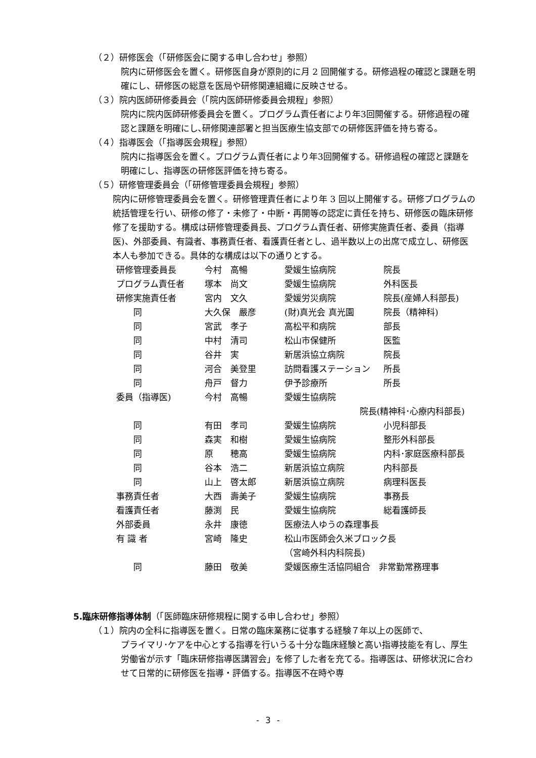（２）研修医会（「研修医会に関する申し合わせ」参照）
院内に研修医会を置く。研修医自身が原則的に月 2 回開催する。研修過程の確認と課題を明確にし、研修医の総意を医局や研修関連組織に反映させる。
（３）院内医師研修委員会（「院内医師研修委員会規程」参照）
院内に院内医師研修委員会を置く。プログラム責任者により年3回開催する。研修過程の確認と課題を明確にし､研修関連部署と担当医療生協支部での研修医評価を持ち寄る。
（４）指導医会（「指導医会規程」参照）
院内に指導医会を置く。プログラム責任者により年3回開催する。研修過程の確認と課題を明確にし、指導医の研修医評価を持ち寄る。
（５）研修管理委員会（「研修管理委員会規程」参照）
院内に研修管理委員会を置く。研修管理責任者により年 3 回以上開催する。研修プログラムの統括管理を行い、研修の修了・未修了・中断・再開等の認定に責任を持ち、研修医の臨床研修修了を援助する。構成は研修管理委員長、プログラム責任者、研修実施責任者、委員（指導医)、外部委員、有識者、事務責任者、看護責任者とし、過半数以上の出席で成立し、研修医本人も参加できる。具体的な構成は以下の通りとする。
| 研修管理委員長 | 今村 高暢 | 愛媛生協病院 | 院長 |
| プログラム責任者 | 塚本 尚文 | 愛媛生協病院 | 外科医長 |
| 研修実施責任者 | 宮内 文久 | 愛媛労災病院 | 院長(産婦人科部長) |
| 同 | 大久保 嚴彦 | (財)真光会 真光園 | 院長（精神科) |
| 同 | 宮武 孝子 | 高松平和病院 | 部長 |
| 同 | 中村 清司 | 松山市保健所 | 医監 |
| 同 | 谷井 実 | 新居浜協立病院 | 院長 |
| 同 | 河合 美登里 | 訪問看護ステーション | 所長 |
| 同 | 舟戸 督力 | 伊予診療所 | 所長 |
| 委員（指導医) | 今村 高暢 | 愛媛生協病院 | |
| | | 院長(精神科･心療内科部長) | |
| 同 | 有田 孝司 | 愛媛生協病院 | 小児科部長 |
| 同 | 森実 和樹 | 愛媛生協病院 | 整形外科部長 |
| 同 | 原 穂高 | 愛媛生協病院 | 内科･家庭医療科部長 |
| 同 | 谷本 浩二 | 新居浜協立病院 | 内科部長 |
| 同 | 山上 啓太郎 | 新居浜協立病院 | 病理科医長 |
| 事務責任者 | 大西 壽美子 | 愛媛生協病院 | 事務長 |
| 看護責任者 | 藤渕 民 | 愛媛生協病院 | 総看護師長 |
| 外部委員 | 永井 康徳 | 医療法人ゆうの森理事長 | |
| 有 識 者 | 宮崎 隆史 | 松山市医師会久米ブロック長 | |
| | | （宮崎外科内科院長) | |
| 同 | 藤田 敬美 | 愛媛医療生活協同組合 非常勤常務理事 | |
5.臨床研修指導体制（「医師臨床研修規程に関する申し合わせ」参照）
（１）院内の全科に指導医を置く。日常の臨床業務に従事する経験７年以上の医師で、
プライマリ･ケアを中心とする指導を行いうる十分な臨床経験と高い指導技能を有し、厚生労働省が示す「臨床研修指導医講習会」を修了した者を充てる。指導医は、研修状況に合わせて日常的に研修医を指導・評価する。指導医不在時や専
- 3 -